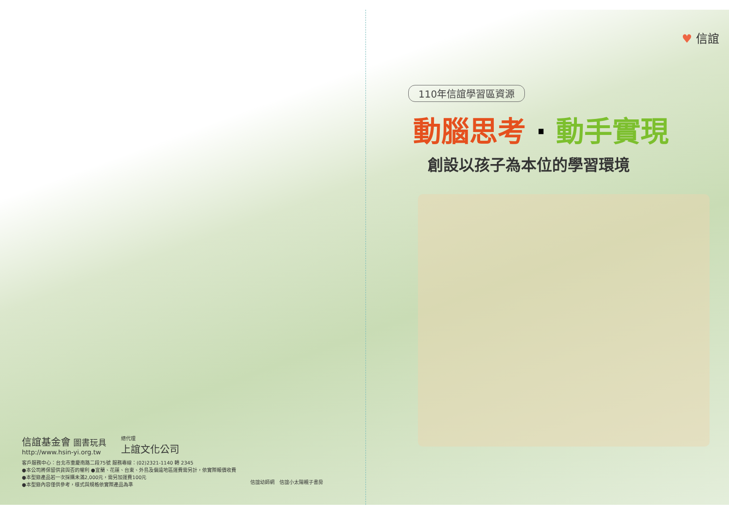♥ 信誼
110年信誼學習區資源
動腦思考 · 動手實現
創設以孩子為本位的學習環境
信誼基金會 圖書玩具
http://www.hsin-yi.org.tw
總代理
上誼文化公司
客戶服務中心：台北市重慶南路二段75號 服務專線：(02)2321-1140 轉 2345
●本公司將保留供貨與否的權利 ●宜蘭、花蓮、台東、外島及偏遠地區運費需另計，依實際報價收費
●本型錄產品若一次採購未滿2,000元，需另加運費100元
●本型錄內容僅供參考，樣式與規格依實際產品為準
信誼幼師網 信誼小太陽親子書房